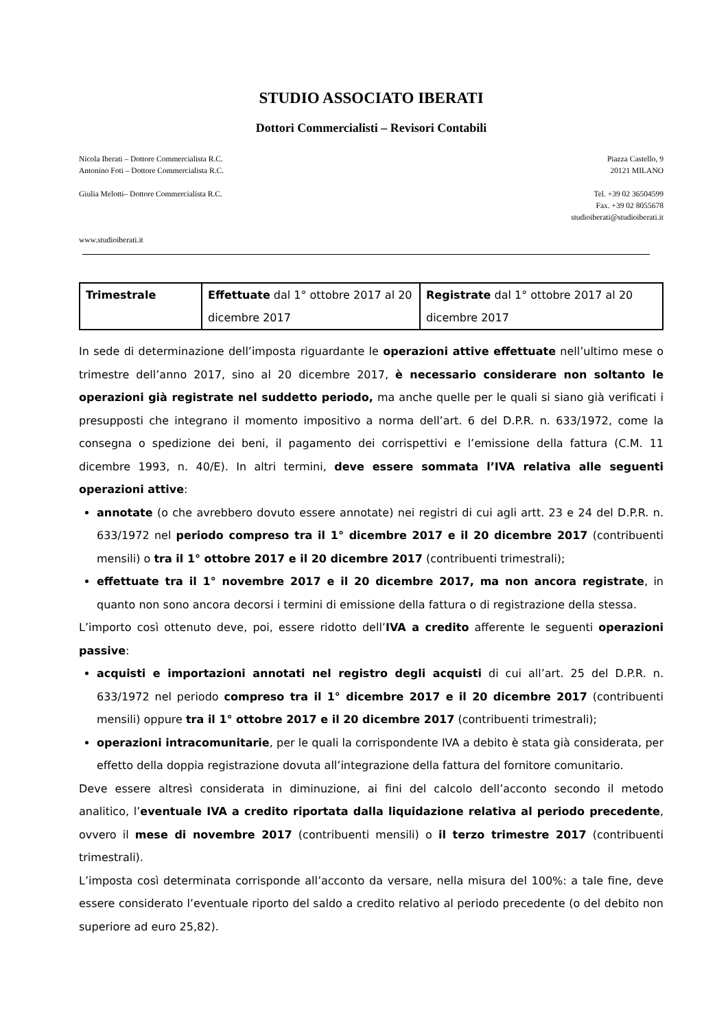STUDIO ASSOCIATO IBERATI
Dottori Commercialisti – Revisori Contabili
Nicola Iberati – Dottore Commercialista R.C.
Antonino Foti – Dottore Commercialista R.C.
Giulia Melotti– Dottore Commercialista R.C.
Piazza Castello, 9
20121 MILANO
Tel. +39 02 36504599
Fax. +39 02 8055678
studioiberati@studioiberati.it
www.studioiberati.it
| Trimestrale | Effettuate dal 1° ottobre 2017 al 20 dicembre 2017 | Registrate dal 1° ottobre 2017 al 20 dicembre 2017 |
In sede di determinazione dell’imposta riguardante le operazioni attive effettuate nell’ultimo mese o trimestre dell’anno 2017, sino al 20 dicembre 2017, è necessario considerare non soltanto le operazioni già registrate nel suddetto periodo, ma anche quelle per le quali si siano già verificati i presupposti che integrano il momento impositivo a norma dell’art. 6 del D.P.R. n. 633/1972, come la consegna o spedizione dei beni, il pagamento dei corrispettivi e l’emissione della fattura (C.M. 11 dicembre 1993, n. 40/E). In altri termini, deve essere sommata l’IVA relativa alle seguenti operazioni attive:
annotate (o che avrebbero dovuto essere annotate) nei registri di cui agli artt. 23 e 24 del D.P.R. n. 633/1972 nel periodo compreso tra il 1° dicembre 2017 e il 20 dicembre 2017 (contribuenti mensili) o tra il 1° ottobre 2017 e il 20 dicembre 2017 (contribuenti trimestrali);
effettuate tra il 1° novembre 2017 e il 20 dicembre 2017, ma non ancora registrate, in quanto non sono ancora decorsi i termini di emissione della fattura o di registrazione della stessa.
L’importo così ottenuto deve, poi, essere ridotto dell’IVA a credito afferente le seguenti operazioni passive:
acquisti e importazioni annotati nel registro degli acquisti di cui all’art. 25 del D.P.R. n. 633/1972 nel periodo compreso tra il 1° dicembre 2017 e il 20 dicembre 2017 (contribuenti mensili) oppure tra il 1° ottobre 2017 e il 20 dicembre 2017 (contribuenti trimestrali);
operazioni intracomunitarie, per le quali la corrispondente IVA a debito è stata già considerata, per effetto della doppia registrazione dovuta all’integrazione della fattura del fornitore comunitario.
Deve essere altresì considerata in diminuzione, ai fini del calcolo dell’acconto secondo il metodo analitico, l’eventuale IVA a credito riportata dalla liquidazione relativa al periodo precedente, ovvero il mese di novembre 2017 (contribuenti mensili) o il terzo trimestre 2017 (contribuenti trimestrali).
L’imposta così determinata corrisponde all’acconto da versare, nella misura del 100%: a tale fine, deve essere considerato l’eventuale riporto del saldo a credito relativo al periodo precedente (o del debito non superiore ad euro 25,82).